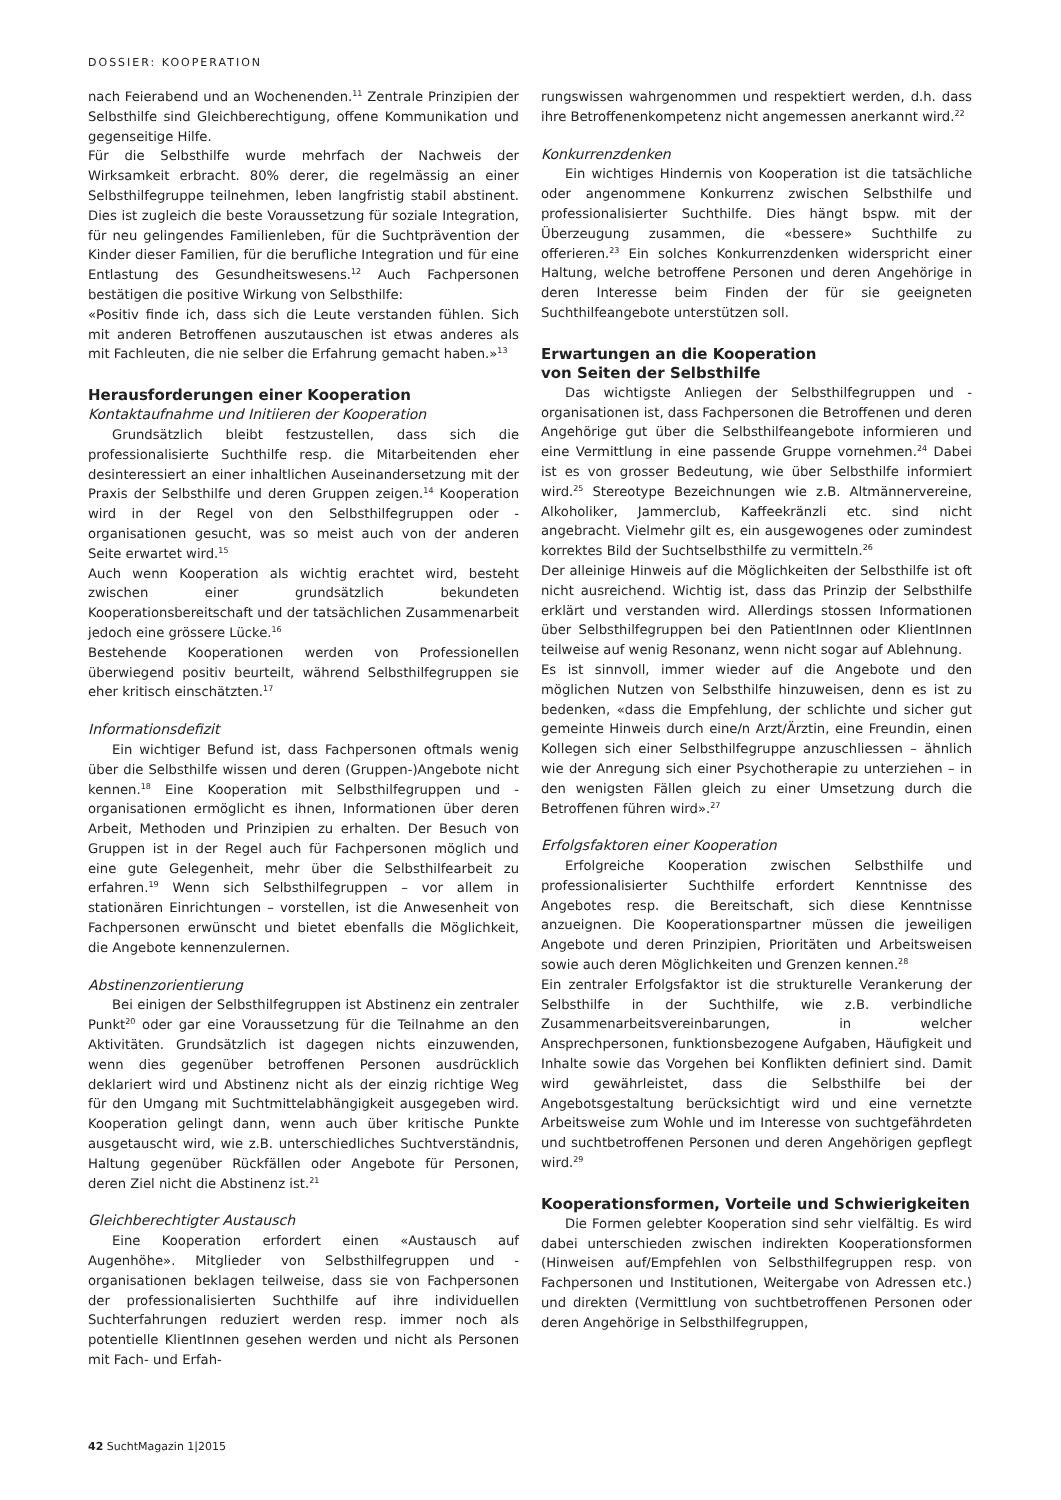DOSSIER: KOOPERATION
nach Feierabend und an Wochenenden.<sup>11</sup> Zentrale Prinzipien der Selbsthilfe sind Gleichberechtigung, offene Kommunikation und gegenseitige Hilfe.
Für die Selbsthilfe wurde mehrfach der Nachweis der Wirksamkeit erbracht. 80% derer, die regelmässig an einer Selbsthilfegruppe teilnehmen, leben langfristig stabil abstinent. Dies ist zugleich die beste Voraussetzung für soziale Integration, für neu gelingendes Familienleben, für die Suchtprävention der Kinder dieser Familien, für die berufliche Integration und für eine Entlastung des Gesundheitswesens.<sup>12</sup> Auch Fachpersonen bestätigen die positive Wirkung von Selbsthilfe:
«Positiv finde ich, dass sich die Leute verstanden fühlen. Sich mit anderen Betroffenen auszutauschen ist etwas anderes als mit Fachleuten, die nie selber die Erfahrung gemacht haben.»<sup>13</sup>
Herausforderungen einer Kooperation
Kontaktaufnahme und Initiieren der Kooperation
Grundsätzlich bleibt festzustellen, dass sich die professionalisierte Suchthilfe resp. die Mitarbeitenden eher desinteressiert an einer inhaltlichen Auseinandersetzung mit der Praxis der Selbsthilfe und deren Gruppen zeigen.<sup>14</sup> Kooperation wird in der Regel von den Selbsthilfegruppen oder -organisationen gesucht, was so meist auch von der anderen Seite erwartet wird.<sup>15</sup>
Auch wenn Kooperation als wichtig erachtet wird, besteht zwischen einer grundsätzlich bekundeten Kooperationsbereitschaft und der tatsächlichen Zusammenarbeit jedoch eine grössere Lücke.<sup>16</sup>
Bestehende Kooperationen werden von Professionellen überwiegend positiv beurteilt, während Selbsthilfegruppen sie eher kritisch einschätzten.<sup>17</sup>
Informationsdefizit
Ein wichtiger Befund ist, dass Fachpersonen oftmals wenig über die Selbsthilfe wissen und deren (Gruppen-)Angebote nicht kennen.<sup>18</sup> Eine Kooperation mit Selbsthilfegruppen und -organisationen ermöglicht es ihnen, Informationen über deren Arbeit, Methoden und Prinzipien zu erhalten. Der Besuch von Gruppen ist in der Regel auch für Fachpersonen möglich und eine gute Gelegenheit, mehr über die Selbsthilfearbeit zu erfahren.<sup>19</sup> Wenn sich Selbsthilfegruppen – vor allem in stationären Einrichtungen – vorstellen, ist die Anwesenheit von Fachpersonen erwünscht und bietet ebenfalls die Möglichkeit, die Angebote kennenzulernen.
Abstinenzorientierung
Bei einigen der Selbsthilfegruppen ist Abstinenz ein zentraler Punkt<sup>20</sup> oder gar eine Voraussetzung für die Teilnahme an den Aktivitäten. Grundsätzlich ist dagegen nichts einzuwenden, wenn dies gegenüber betroffenen Personen ausdrücklich deklariert wird und Abstinenz nicht als der einzig richtige Weg für den Umgang mit Suchtmittelabhängigkeit ausgegeben wird. Kooperation gelingt dann, wenn auch über kritische Punkte ausgetauscht wird, wie z.B. unterschiedliches Suchtverständnis, Haltung gegenüber Rückfällen oder Angebote für Personen, deren Ziel nicht die Abstinenz ist.<sup>21</sup>
Gleichberechtigter Austausch
Eine Kooperation erfordert einen «Austausch auf Augenhöhe». Mitglieder von Selbsthilfegruppen und -organisationen beklagen teilweise, dass sie von Fachpersonen der professionalisierten Suchthilfe auf ihre individuellen Suchterfahrungen reduziert werden resp. immer noch als potentielle KlientInnen gesehen werden und nicht als Personen mit Fach- und Erfah-
rungswissen wahrgenommen und respektiert werden, d.h. dass ihre Betroffenenkompetenz nicht angemessen anerkannt wird.<sup>22</sup>
Konkurrenzdenken
Ein wichtiges Hindernis von Kooperation ist die tatsächliche oder angenommene Konkurrenz zwischen Selbsthilfe und professionalisierter Suchthilfe. Dies hängt bspw. mit der Überzeugung zusammen, die «bessere» Suchthilfe zu offerieren.<sup>23</sup> Ein solches Konkurrenzdenken widerspricht einer Haltung, welche betroffene Personen und deren Angehörige in deren Interesse beim Finden der für sie geeigneten Suchthilfeangebote unterstützen soll.
Erwartungen an die Kooperation
von Seiten der Selbsthilfe
Das wichtigste Anliegen der Selbsthilfegruppen und -organisationen ist, dass Fachpersonen die Betroffenen und deren Angehörige gut über die Selbsthilfeangebote informieren und eine Vermittlung in eine passende Gruppe vornehmen.<sup>24</sup> Dabei ist es von grosser Bedeutung, wie über Selbsthilfe informiert wird.<sup>25</sup> Stereotype Bezeichnungen wie z.B. Altmännervereine, Alkoholiker, Jammerclub, Kaffeekränzli etc. sind nicht angebracht. Vielmehr gilt es, ein ausgewogenes oder zumindest korrektes Bild der Suchtselbsthilfe zu vermitteln.<sup>26</sup>
Der alleinige Hinweis auf die Möglichkeiten der Selbsthilfe ist oft nicht ausreichend. Wichtig ist, dass das Prinzip der Selbsthilfe erklärt und verstanden wird. Allerdings stossen Informationen über Selbsthilfegruppen bei den PatientInnen oder KlientInnen teilweise auf wenig Resonanz, wenn nicht sogar auf Ablehnung.
Es ist sinnvoll, immer wieder auf die Angebote und den möglichen Nutzen von Selbsthilfe hinzuweisen, denn es ist zu bedenken, «dass die Empfehlung, der schlichte und sicher gut gemeinte Hinweis durch eine/n Arzt/Ärztin, eine Freundin, einen Kollegen sich einer Selbsthilfegruppe anzuschliessen – ähnlich wie der Anregung sich einer Psychotherapie zu unterziehen – in den wenigsten Fällen gleich zu einer Umsetzung durch die Betroffenen führen wird».<sup>27</sup>
Erfolgsfaktoren einer Kooperation
Erfolgreiche Kooperation zwischen Selbsthilfe und professionalisierter Suchthilfe erfordert Kenntnisse des Angebotes resp. die Bereitschaft, sich diese Kenntnisse anzueignen. Die Kooperationspartner müssen die jeweiligen Angebote und deren Prinzipien, Prioritäten und Arbeitsweisen sowie auch deren Möglichkeiten und Grenzen kennen.<sup>28</sup>
Ein zentraler Erfolgsfaktor ist die strukturelle Verankerung der Selbsthilfe in der Suchthilfe, wie z.B. verbindliche Zusammenarbeitsvereinbarungen, in welcher Ansprechpersonen, funktionsbezogene Aufgaben, Häufigkeit und Inhalte sowie das Vorgehen bei Konflikten definiert sind. Damit wird gewährleistet, dass die Selbsthilfe bei der Angebotsgestaltung berücksichtigt wird und eine vernetzte Arbeitsweise zum Wohle und im Interesse von suchtgefährdeten und suchtbetroffenen Personen und deren Angehörigen gepflegt wird.<sup>29</sup>
Kooperationsformen, Vorteile und Schwierigkeiten
Die Formen gelebter Kooperation sind sehr vielfältig. Es wird dabei unterschieden zwischen indirekten Kooperationsformen (Hinweisen auf/Empfehlen von Selbsthilfegruppen resp. von Fachpersonen und Institutionen, Weitergabe von Adressen etc.) und direkten (Vermittlung von suchtbetroffenen Personen oder deren Angehörige in Selbsthilfegruppen,
42 SuchtMagazin 1|2015